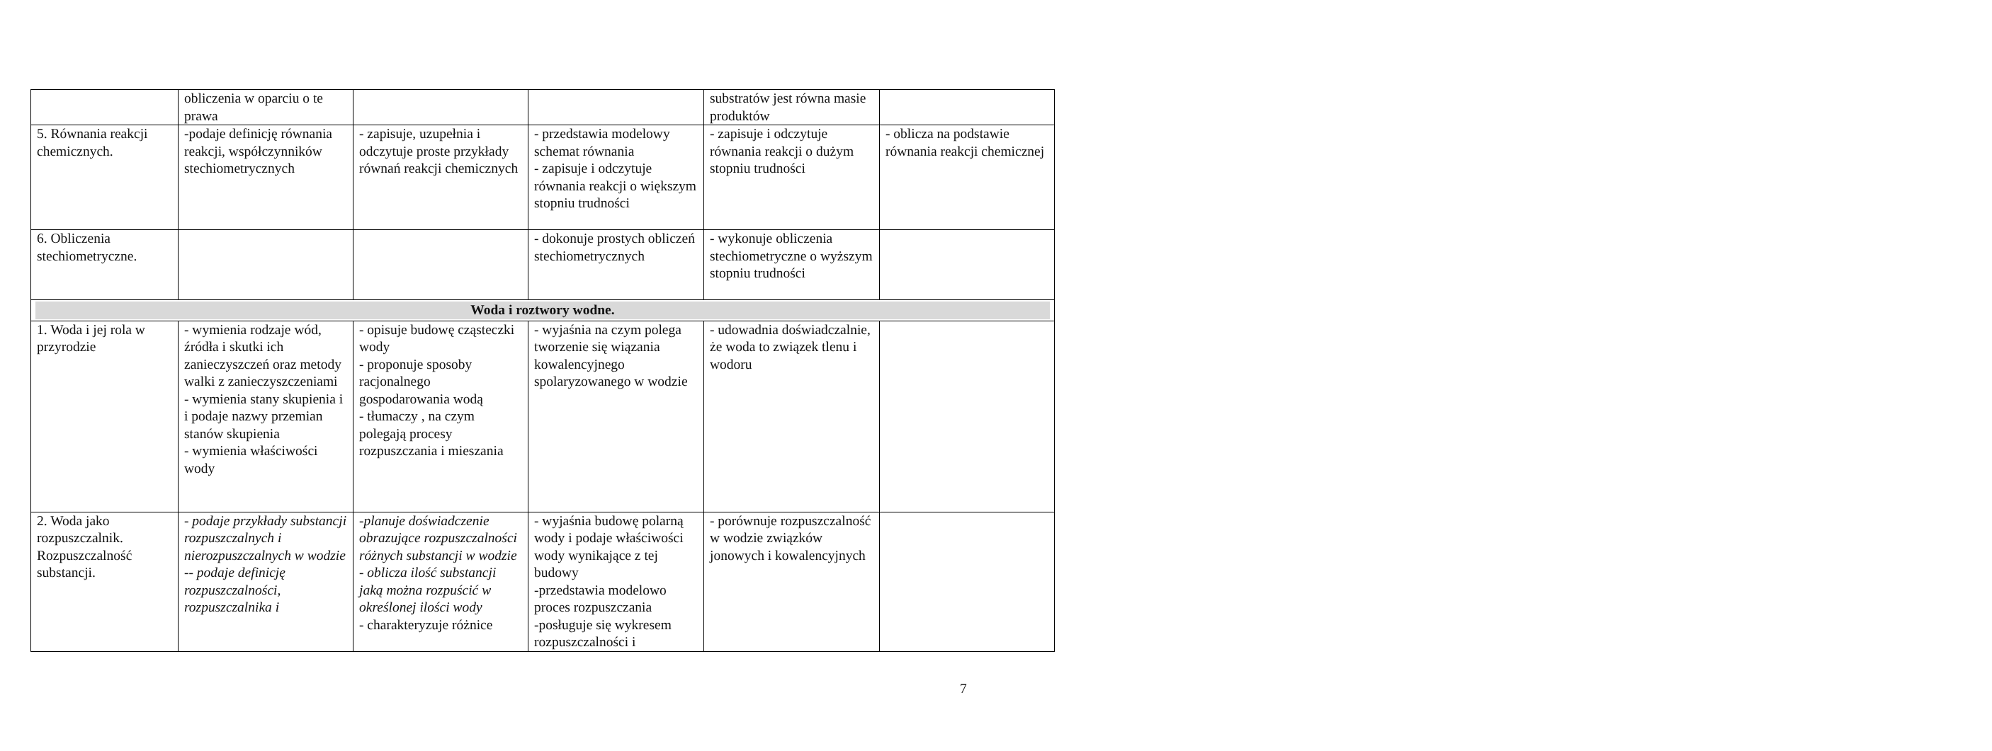| | obliczenia w oparciu o te prawa | | | substratów jest równa masie produktów | |
| 5. Równania reakcji chemicznych. | -podaje definicję równania reakcji, współczynników stechiometrycznych | - zapisuje, uzupełnia i odczytuje proste przykłady równań reakcji chemicznych | - przedstawia modelowy schemat równania - zapisuje i odczytuje równania reakcji o większym stopniu trudności | - zapisuje i odczytuje równania reakcji o dużym stopniu trudności | - oblicza na podstawie równania reakcji chemicznej |
| 6. Obliczenia stechiometryczne. | | | - dokonuje prostych obliczeń stechiometrycznych | - wykonuje obliczenia stechiometryczne o wyższym stopniu trudności | |
| Woda i roztwory wodne. | | | | | |
| 1. Woda i jej rola w przyrodzie | - wymienia rodzaje wód, źródła i skutki ich zanieczyszczeń oraz metody walki z zanieczyszczeniami - wymienia stany skupienia i i podaje nazwy przemian stanów skupienia - wymienia właściwości wody | - opisuje budowę cząsteczki wody - proponuje sposoby racjonalnego gospodarowania wodą - tłumaczy , na czym polegają procesy rozpuszczania i mieszania | - wyjaśnia na czym polega tworzenie się wiązania kowalencyjnego spolaryzowanego w wodzie | - udowadnia doświadczalnie, że woda to związek tlenu i wodoru | |
| 2. Woda jako rozpuszczalnik. Rozpuszczalność substancji. | - podaje przykłady substancji rozpuszczalnych i nierozpuszczalnych w wodzie -- podaje definicję rozpuszczalności, rozpuszczalnika i | -planuje doświadczenie obrazujące rozpuszczalności różnych substancji w wodzie - oblicza ilość substancji jaką można rozpuścić w określonej ilości wody - charakteryzuje różnice | - wyjaśnia budowę polarną wody i podaje właściwości wody wynikające z tej budowy -przedstawia modelowo proces rozpuszczania -posługuje się wykresem rozpuszczalności i | - porównuje rozpuszczalność w wodzie związków jonowych i kowalencyjnych | |
7